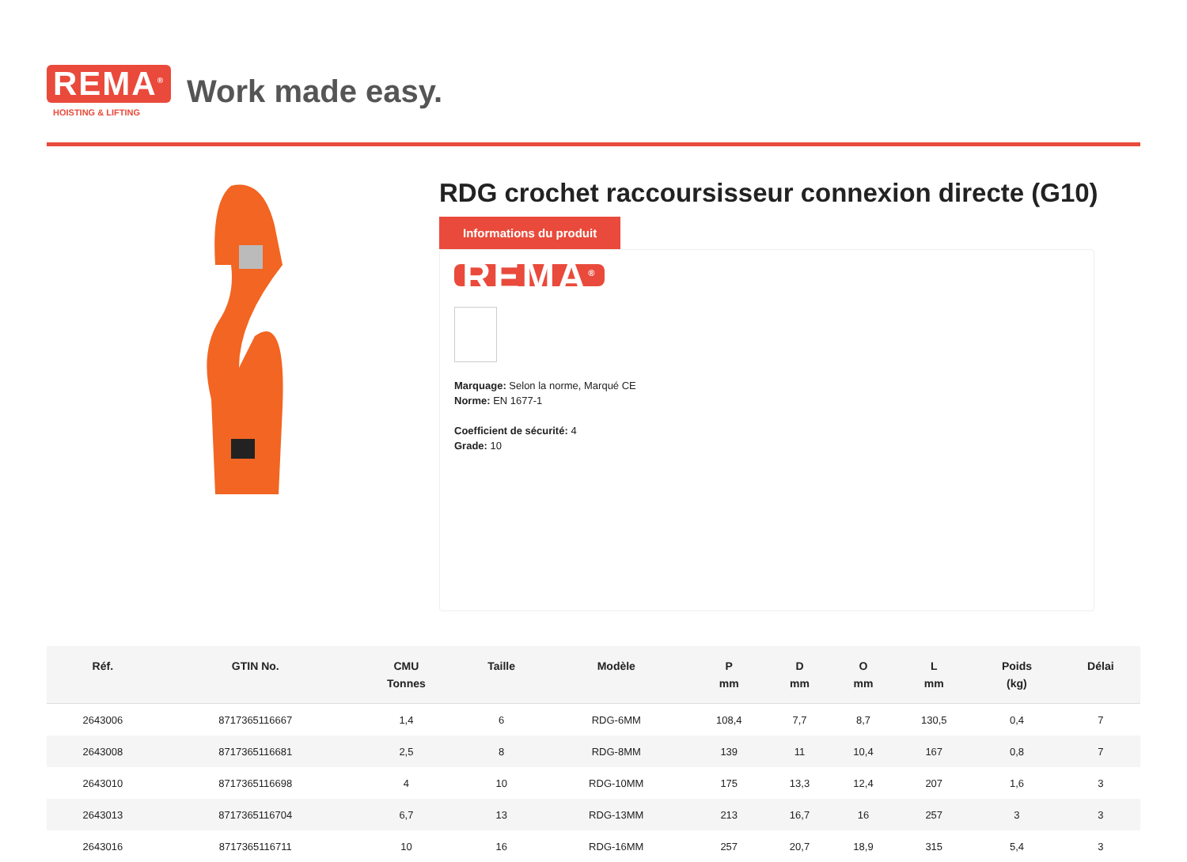REMA<sup>®</sup>
HOISTING & LIFTING
Work made easy.
RDG crochet raccoursisseur connexion directe (G10)
Informations du produit
REMA<sup>®</sup>
Marquage: Selon la norme, Marqué CE
Norme: EN 1677-1
Coefficient de sécurité: 4
Grade: 10
| Réf. | GTIN No. | CMU Tonnes | Taille | Modèle | P mm | D mm | O mm | L mm | Poids (kg) | Délai |
| --- | --- | --- | --- | --- | --- | --- | --- | --- | --- | --- |
| 2643006 | 8717365116667 | 1,4 | 6 | RDG-6MM | 108,4 | 7,7 | 8,7 | 130,5 | 0,4 | 7 |
| 2643008 | 8717365116681 | 2,5 | 8 | RDG-8MM | 139 | 11 | 10,4 | 167 | 0,8 | 7 |
| 2643010 | 8717365116698 | 4 | 10 | RDG-10MM | 175 | 13,3 | 12,4 | 207 | 1,6 | 3 |
| 2643013 | 8717365116704 | 6,7 | 13 | RDG-13MM | 213 | 16,7 | 16 | 257 | 3 | 3 |
| 2643016 | 8717365116711 | 10 | 16 | RDG-16MM | 257 | 20,7 | 18,9 | 315 | 5,4 | 3 |